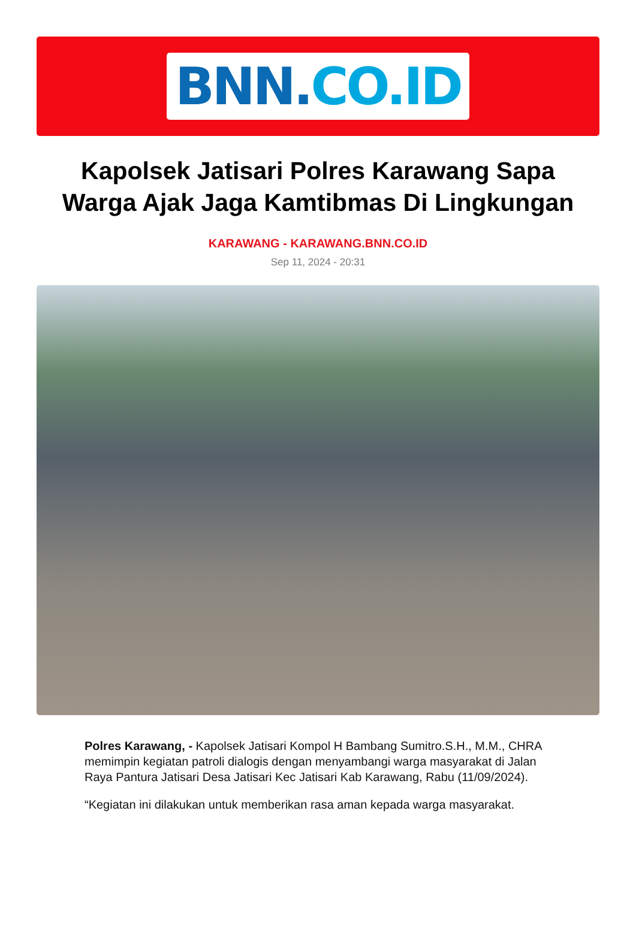BNN.CO.ID
Kapolsek Jatisari Polres Karawang Sapa Warga Ajak Jaga Kamtibmas Di Lingkungan
KARAWANG - KARAWANG.BNN.CO.ID
Sep 11, 2024 - 20:31
Polres Karawang, - Kapolsek Jatisari Kompol H Bambang Sumitro.S.H., M.M., CHRA memimpin kegiatan patroli dialogis dengan menyambangi warga masyarakat di Jalan Raya Pantura Jatisari Desa Jatisari Kec Jatisari Kab Karawang, Rabu (11/09/2024).
“Kegiatan ini dilakukan untuk memberikan rasa aman kepada warga masyarakat.